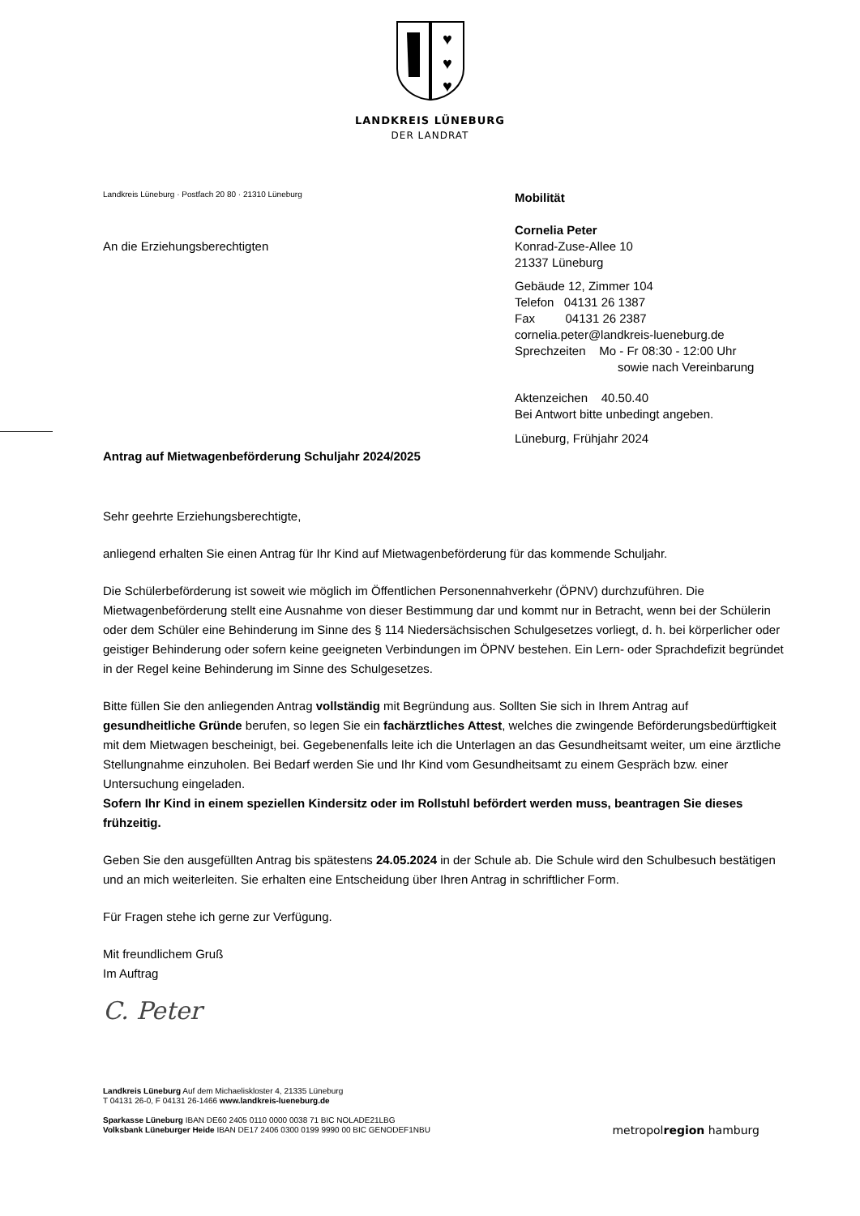♥
♥
♥
LANDKREIS LÜNEBURG
DER LANDRAT
Landkreis Lüneburg · Postfach 20 80 · 21310 Lüneburg
An die Erziehungsberechtigten
Mobilität
Cornelia Peter
Konrad-Zuse-Allee 10
21337 Lüneburg
Gebäude 12, Zimmer 104
Telefon 04131 26 1387
Fax 04131 26 2387
cornelia.peter@landkreis-lueneburg.de
Sprechzeiten Mo - Fr 08:30 - 12:00 Uhr
sowie nach Vereinbarung
Aktenzeichen 40.50.40
Bei Antwort bitte unbedingt angeben.
Lüneburg, Frühjahr 2024
Antrag auf Mietwagenbeförderung Schuljahr 2024/2025
Sehr geehrte Erziehungsberechtigte,
anliegend erhalten Sie einen Antrag für Ihr Kind auf Mietwagenbeförderung für das kommende Schuljahr.
Die Schülerbeförderung ist soweit wie möglich im Öffentlichen Personennahverkehr (ÖPNV) durchzuführen. Die Mietwagenbeförderung stellt eine Ausnahme von dieser Bestimmung dar und kommt nur in Betracht, wenn bei der Schülerin oder dem Schüler eine Behinderung im Sinne des § 114 Niedersächsischen Schulgesetzes vorliegt, d. h. bei körperlicher oder geistiger Behinderung oder sofern keine geeigneten Verbindungen im ÖPNV bestehen. Ein Lern- oder Sprachdefizit begründet in der Regel keine Behinderung im Sinne des Schulgesetzes.
Bitte füllen Sie den anliegenden Antrag vollständig mit Begründung aus. Sollten Sie sich in Ihrem Antrag auf gesundheitliche Gründe berufen, so legen Sie ein fachärztliches Attest, welches die zwingende Beförderungsbedürftigkeit mit dem Mietwagen bescheinigt, bei. Gegebenenfalls leite ich die Unterlagen an das Gesundheitsamt weiter, um eine ärztliche Stellungnahme einzuholen. Bei Bedarf werden Sie und Ihr Kind vom Gesundheitsamt zu einem Gespräch bzw. einer Untersuchung eingeladen.
Sofern Ihr Kind in einem speziellen Kindersitz oder im Rollstuhl befördert werden muss, beantragen Sie dieses frühzeitig.
Geben Sie den ausgefüllten Antrag bis spätestens 24.05.2024 in der Schule ab. Die Schule wird den Schulbesuch bestätigen und an mich weiterleiten. Sie erhalten eine Entscheidung über Ihren Antrag in schriftlicher Form.
Für Fragen stehe ich gerne zur Verfügung.
Mit freundlichem Gruß
Im Auftrag
C. Peter
Landkreis Lüneburg Auf dem Michaeliskloster 4, 21335 Lüneburg
T 04131 26-0, F 04131 26-1466 www.landkreis-lueneburg.de
Sparkasse Lüneburg IBAN DE60 2405 0110 0000 0038 71 BIC NOLADE21LBG
Volksbank Lüneburger Heide IBAN DE17 2406 0300 0199 9990 00 BIC GENODEF1NBU
metropolregion hamburg